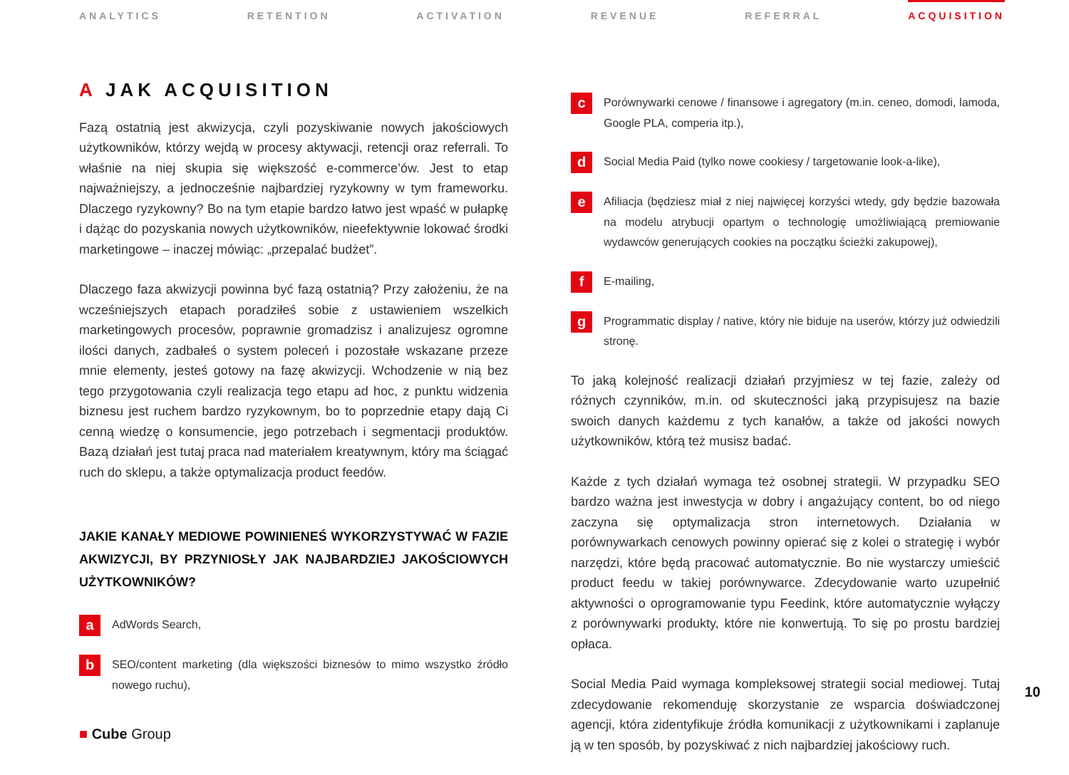ANALYTICS RETENTION ACTIVATION REVENUE REFERRAL ACQUISITION
A JAK ACQUISITION
Fazą ostatnią jest akwizycja, czyli pozyskiwanie nowych jakościowych użytkowników, którzy wejdą w procesy aktywacji, retencji oraz referrali. To właśnie na niej skupia się większość e-commerce’ów. Jest to etap najważniejszy, a jednocześnie najbardziej ryzykowny w tym frameworku. Dlaczego ryzykowny? Bo na tym etapie bardzo łatwo jest wpaść w pułapkę i dążąc do pozyskania nowych użytkowników, nieefektywnie lokować środki marketingowe – inaczej mówiąc: „przepalać budżet”.
Dlaczego faza akwizycji powinna być fazą ostatnią? Przy założeniu, że na wcześniejszych etapach poradziłeś sobie z ustawieniem wszelkich marketingowych procesów, poprawnie gromadzisz i analizujesz ogromne ilości danych, zadbałeś o system poleceń i pozostałe wskazane przeze mnie elementy, jesteś gotowy na fazę akwizycji. Wchodzenie w nią bez tego przygotowania czyli realizacja tego etapu ad hoc, z punktu widzenia biznesu jest ruchem bardzo ryzykownym, bo to poprzednie etapy dają Ci cenną wiedzę o konsumencie, jego potrzebach i segmentacji produktów. Bazą działań jest tutaj praca nad materiałem kreatywnym, który ma ściągać ruch do sklepu, a także optymalizacja product feedów.
JAKIE KANAŁY MEDIOWE POWINIENEŚ WYKORZYSTYWAĆ W FAZIE AKWIZYCJI, BY PRZYNIOSŁY JAK NAJBARDZIEJ JAKOŚCIOWYCH UŻYTKOWNIKÓW?
a
AdWords Search,
b
SEO/content marketing (dla większości biznesów to mimo wszystko źródło nowego ruchu),
■ Cube Group
c
Porównywarki cenowe / finansowe i agregatory (m.in. ceneo, domodi, lamoda, Google PLA, comperia itp.),
d
Social Media Paid (tylko nowe cookiesy / targetowanie look-a-like),
e
Afiliacja (będziesz miał z niej najwięcej korzyści wtedy, gdy będzie bazowała na modelu atrybucji opartym o technologię umożliwiającą premiowanie wydawców generujących cookies na początku ścieżki zakupowej),
f
E-mailing,
g
Programmatic display / native, który nie biduje na userów, którzy już odwiedzili stronę.
To jaką kolejność realizacji działań przyjmiesz w tej fazie, zależy od różnych czynników, m.in. od skuteczności jaką przypisujesz na bazie swoich danych każdemu z tych kanałów, a także od jakości nowych użytkowników, którą też musisz badać.
Każde z tych działań wymaga też osobnej strategii. W przypadku SEO bardzo ważna jest inwestycja w dobry i angażujący content, bo od niego zaczyna się optymalizacja stron internetowych. Działania w porównywarkach cenowych powinny opierać się z kolei o strategię i wybór narzędzi, które będą pracować automatycznie. Bo nie wystarczy umieścić product feedu w takiej porównywarce. Zdecydowanie warto uzupełnić aktywności o oprogramowanie typu Feedink, które automatycznie wyłączy z porównywarki produkty, które nie konwertują. To się po prostu bardziej opłaca.
Social Media Paid wymaga kompleksowej strategii social mediowej. Tutaj zdecydowanie rekomenduję skorzystanie ze wsparcia doświadczonej agencji, która zidentyfikuje źródła komunikacji z użytkownikami i zaplanuje ją w ten sposób, by pozyskiwać z nich najbardziej jakościowy ruch.
10